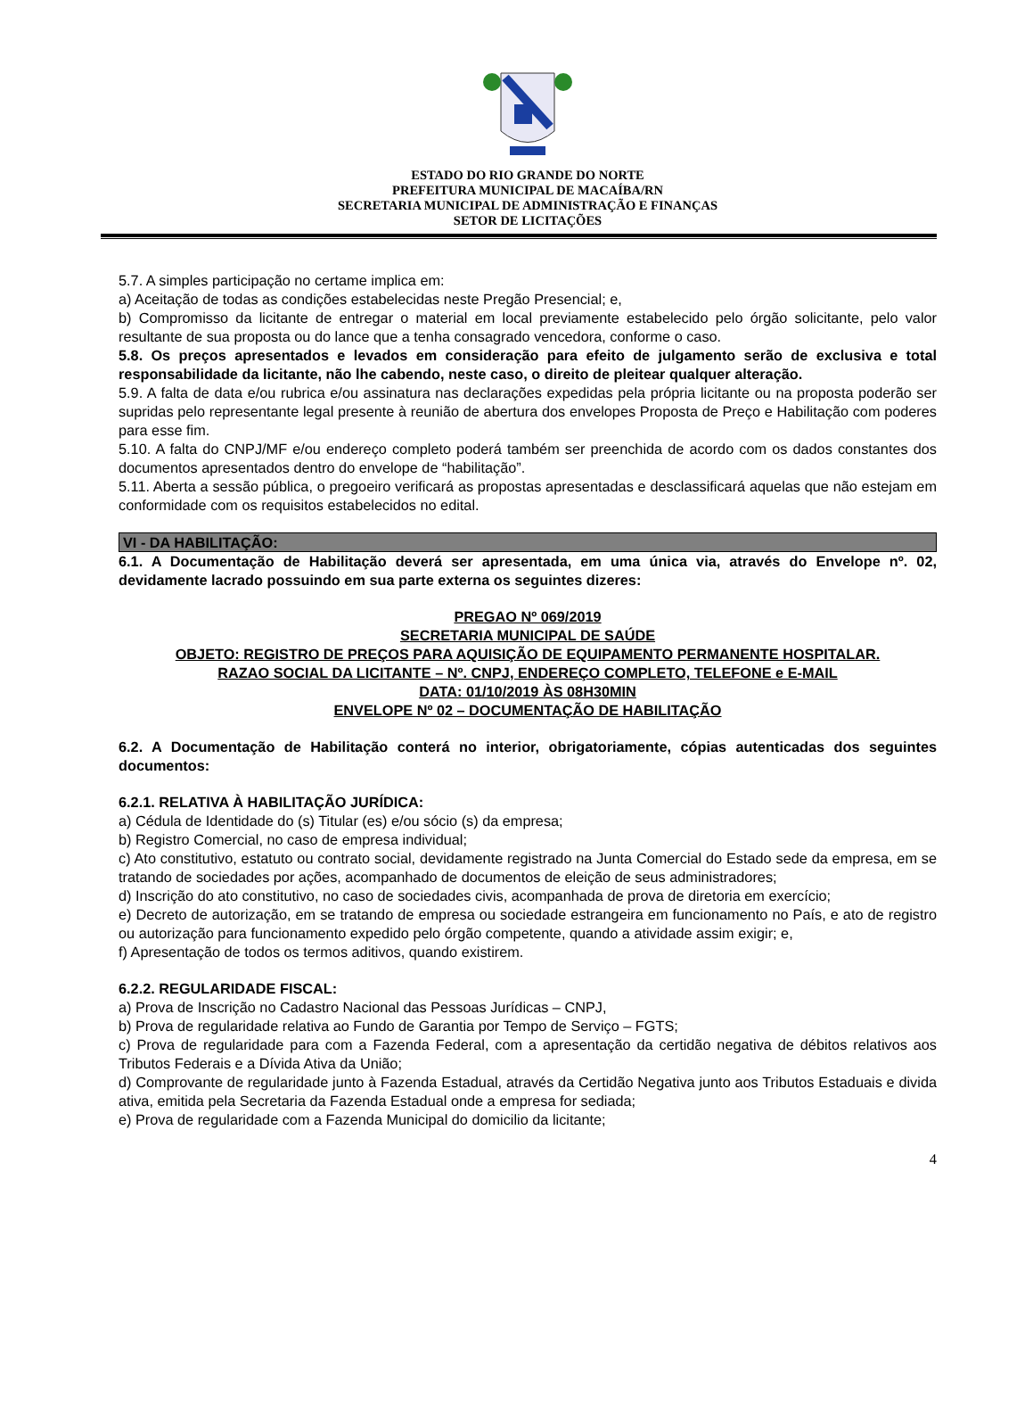ESTADO DO RIO GRANDE DO NORTE
PREFEITURA MUNICIPAL DE MACAÍBA/RN
SECRETARIA MUNICIPAL DE ADMINISTRAÇÃO E FINANÇAS
SETOR DE LICITAÇÕES
5.7. A simples participação no certame implica em:
a) Aceitação de todas as condições estabelecidas neste Pregão Presencial; e,
b) Compromisso da licitante de entregar o material em local previamente estabelecido pelo órgão solicitante, pelo valor resultante de sua proposta ou do lance que a tenha consagrado vencedora, conforme o caso.
5.8. Os preços apresentados e levados em consideração para efeito de julgamento serão de exclusiva e total responsabilidade da licitante, não lhe cabendo, neste caso, o direito de pleitear qualquer alteração.
5.9. A falta de data e/ou rubrica e/ou assinatura nas declarações expedidas pela própria licitante ou na proposta poderão ser supridas pelo representante legal presente à reunião de abertura dos envelopes Proposta de Preço e Habilitação com poderes para esse fim.
5.10. A falta do CNPJ/MF e/ou endereço completo poderá também ser preenchida de acordo com os dados constantes dos documentos apresentados dentro do envelope de “habilitação”.
5.11. Aberta a sessão pública, o pregoeiro verificará as propostas apresentadas e desclassificará aquelas que não estejam em conformidade com os requisitos estabelecidos no edital.
VI - DA HABILITAÇÃO:
6.1. A Documentação de Habilitação deverá ser apresentada, em uma única via, através do Envelope nº. 02, devidamente lacrado possuindo em sua parte externa os seguintes dizeres:
PREGAO Nº 069/2019
SECRETARIA MUNICIPAL DE SAÚDE
OBJETO: REGISTRO DE PREÇOS PARA AQUISIÇÃO DE EQUIPAMENTO PERMANENTE HOSPITALAR.
RAZAO SOCIAL DA LICITANTE – Nº. CNPJ, ENDEREÇO COMPLETO, TELEFONE e E-MAIL
DATA: 01/10/2019 ÀS 08H30MIN
ENVELOPE Nº 02 – DOCUMENTAÇÃO DE HABILITAÇÃO
6.2. A Documentação de Habilitação conterá no interior, obrigatoriamente, cópias autenticadas dos seguintes documentos:
6.2.1. RELATIVA À HABILITAÇÃO JURÍDICA:
a) Cédula de Identidade do (s) Titular (es) e/ou sócio (s) da empresa;
b) Registro Comercial, no caso de empresa individual;
c) Ato constitutivo, estatuto ou contrato social, devidamente registrado na Junta Comercial do Estado sede da empresa, em se tratando de sociedades por ações, acompanhado de documentos de eleição de seus administradores;
d) Inscrição do ato constitutivo, no caso de sociedades civis, acompanhada de prova de diretoria em exercício;
e) Decreto de autorização, em se tratando de empresa ou sociedade estrangeira em funcionamento no País, e ato de registro ou autorização para funcionamento expedido pelo órgão competente, quando a atividade assim exigir; e,
f) Apresentação de todos os termos aditivos, quando existirem.
6.2.2. REGULARIDADE FISCAL:
a) Prova de Inscrição no Cadastro Nacional das Pessoas Jurídicas – CNPJ,
b) Prova de regularidade relativa ao Fundo de Garantia por Tempo de Serviço – FGTS;
c) Prova de regularidade para com a Fazenda Federal, com a apresentação da certidão negativa de débitos relativos aos Tributos Federais e a Dívida Ativa da União;
d) Comprovante de regularidade junto à Fazenda Estadual, através da Certidão Negativa junto aos Tributos Estaduais e divida ativa, emitida pela Secretaria da Fazenda Estadual onde a empresa for sediada;
e) Prova de regularidade com a Fazenda Municipal do domicilio da licitante;
4